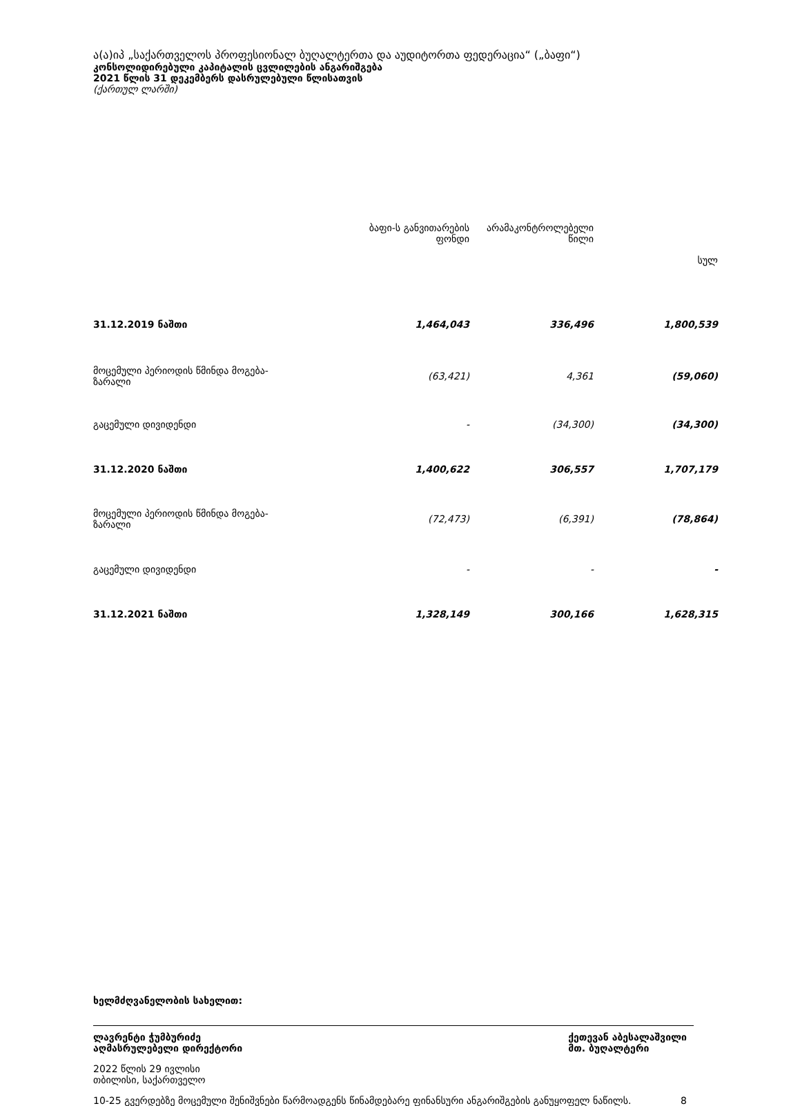ა(ა)იპ „საქართველოს პროფესიონალ ბუღალტერთა და აუდიტორთა ფედერაცია“ („ბაფი“)
კონსოლიდირებული კაპიტალის ცვლილების ანგარიშგება
2021 წლის 31 დეკემბერს დასრულებული წლისათვის
(ქართულ ლარში)
| | ბაფი-ს განვითარების ფონდი | არამაკონტროლებელი წილი | სულ |
| --- | --- | --- | --- |
| 31.12.2019 ნაშთი | 1,464,043 | 336,496 | 1,800,539 |
| მოცემული პერიოდის წმინდა მოგება- ზარალი | (63,421) | 4,361 | (59,060) |
| გაცემული დივიდენდი | - | (34,300) | (34,300) |
| 31.12.2020 ნაშთი | 1,400,622 | 306,557 | 1,707,179 |
| მოცემული პერიოდის წმინდა მოგება- ზარალი | (72,473) | (6,391) | (78,864) |
| გაცემული დივიდენდი | - | - | - |
| 31.12.2021 ნაშთი | 1,328,149 | 300,166 | 1,628,315 |
ხელმძღვანელობის სახელით:
ლავრენტი ჭუმბურიძე
აღმასრულებელი დირექტორი ქეთევან აბესალაშვილი
მთ. ბუღალტერი
2022 წლის 29 ივლისი
თბილისი, საქართველო
10-25 გვერდებზე მოცემული შენიშვნები წარმოადგენს წინამდებარე ფინანსური ანგარიშგების განუყოფელ ნაწილს. 8